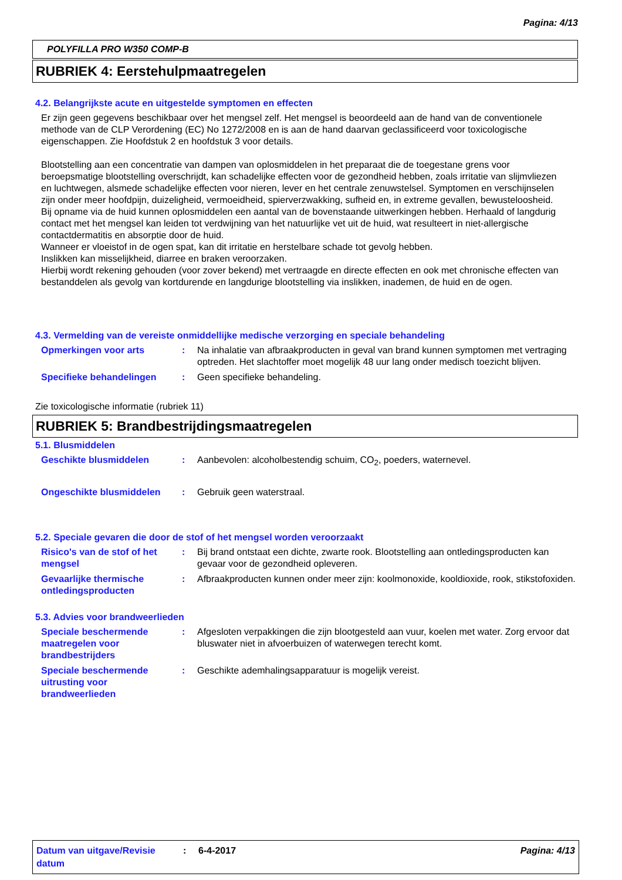Pagina: 4/13
POLYFILLA PRO W350 COMP-B
RUBRIEK 4: Eerstehulpmaatregelen
4.2. Belangrijkste acute en uitgestelde symptomen en effecten
Er zijn geen gegevens beschikbaar over het mengsel zelf. Het mengsel is beoordeeld aan de hand van de conventionele methode van de CLP Verordening (EC) No 1272/2008 en is aan de hand daarvan geclassificeerd voor toxicologische eigenschappen. Zie Hoofdstuk 2 en hoofdstuk 3 voor details.
Blootstelling aan een concentratie van dampen van oplosmiddelen in het preparaat die de toegestane grens voor beroepsmatige blootstelling overschrijdt, kan schadelijke effecten voor de gezondheid hebben, zoals irritatie van slijmvliezen en luchtwegen, alsmede schadelijke effecten voor nieren, lever en het centrale zenuwstelsel. Symptomen en verschijnselen zijn onder meer hoofdpijn, duizeligheid, vermoeidheid, spierverzwakking, sufheid en, in extreme gevallen, bewusteloosheid.
Bij opname via de huid kunnen oplosmiddelen een aantal van de bovenstaande uitwerkingen hebben. Herhaald of langdurig contact met het mengsel kan leiden tot verdwijning van het natuurlijke vet uit de huid, wat resulteert in niet-allergische contactdermatitis en absorptie door de huid.
Wanneer er vloeistof in de ogen spat, kan dit irritatie en herstelbare schade tot gevolg hebben.
Inslikken kan misselijkheid, diarree en braken veroorzaken.
Hierbij wordt rekening gehouden (voor zover bekend) met vertraagde en directe effecten en ook met chronische effecten van bestanddelen als gevolg van kortdurende en langdurige blootstelling via inslikken, inademen, de huid en de ogen.
4.3. Vermelding van de vereiste onmiddellijke medische verzorging en speciale behandeling
Opmerkingen voor arts : Na inhalatie van afbraakproducten in geval van brand kunnen symptomen met vertraging optreden. Het slachtoffer moet mogelijk 48 uur lang onder medisch toezicht blijven.
Specifieke behandelingen : Geen specifieke behandeling.
Zie toxicologische informatie (rubriek 11)
RUBRIEK 5: Brandbestrijdingsmaatregelen
5.1. Blusmiddelen
Geschikte blusmiddelen : Aanbevolen: alcoholbestendig schuim, CO<sub>2</sub>, poeders, waternevel.
Ongeschikte blusmiddelen : Gebruik geen waterstraal.
5.2. Speciale gevaren die door de stof of het mengsel worden veroorzaakt
Risico's van de stof of het mengsel
: Bij brand ontstaat een dichte, zwarte rook. Blootstelling aan ontledingsproducten kan gevaar voor de gezondheid opleveren.
Gevaarlijke thermische ontledingsproducten
: Afbraakproducten kunnen onder meer zijn: koolmonoxide, kooldioxide, rook, stikstofoxiden.
5.3. Advies voor brandweerlieden
Speciale beschermende maatregelen voor brandbestrijders
: Afgesloten verpakkingen die zijn blootgesteld aan vuur, koelen met water. Zorg ervoor dat bluswater niet in afvoerbuizen of waterwegen terecht komt.
Speciale beschermende uitrusting voor brandweerlieden
: Geschikte ademhalingsapparatuur is mogelijk vereist.
Datum van uitgave/Revisie datum
: 6-4-2017 Pagina: 4/13